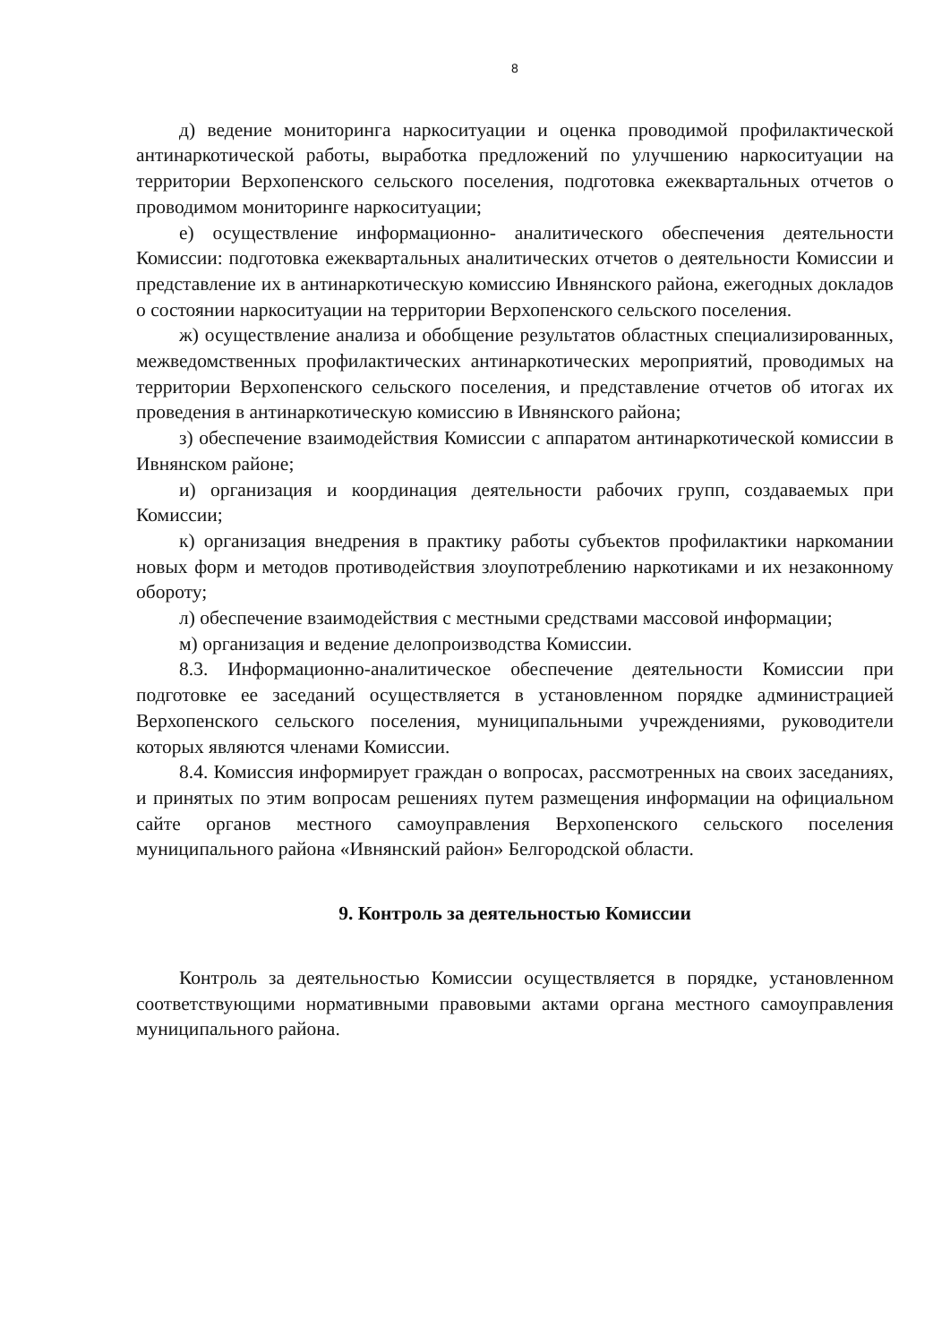8
д) ведение мониторинга наркоситуации и оценка проводимой профилактической антинаркотической работы, выработка предложений по улучшению наркоситуации на территории Верхопенского сельского поселения, подготовка ежеквартальных отчетов о проводимом мониторинге наркоситуации;
е) осуществление информационно- аналитического обеспечения деятельности Комиссии: подготовка ежеквартальных аналитических отчетов о деятельности Комиссии и представление их в антинаркотическую комиссию Ивнянского района, ежегодных докладов о состоянии наркоситуации на территории Верхопенского сельского поселения.
ж) осуществление анализа и обобщение результатов областных специализированных, межведомственных профилактических антинаркотических мероприятий, проводимых на территории Верхопенского сельского поселения, и представление отчетов об итогах их проведения в антинаркотическую комиссию в Ивнянского района;
з) обеспечение взаимодействия Комиссии с аппаратом антинаркотической комиссии в Ивнянском районе;
и) организация и координация деятельности рабочих групп, создаваемых при Комиссии;
к) организация внедрения в практику работы субъектов профилактики наркомании новых форм и методов противодействия злоупотреблению наркотиками и их незаконному обороту;
л) обеспечение взаимодействия с местными средствами массовой информации;
м) организация и ведение делопроизводства Комиссии.
8.3. Информационно-аналитическое обеспечение деятельности Комиссии при подготовке ее заседаний осуществляется в установленном порядке администрацией Верхопенского сельского поселения, муниципальными учреждениями, руководители которых являются членами Комиссии.
8.4. Комиссия информирует граждан о вопросах, рассмотренных на своих заседаниях, и принятых по этим вопросам решениях путем размещения информации на официальном сайте органов местного самоуправления Верхопенского сельского поселения муниципального района «Ивнянский район» Белгородской области.
9. Контроль за деятельностью Комиссии
Контроль за деятельностью Комиссии осуществляется в порядке, установленном соответствующими нормативными правовыми актами органа местного самоуправления муниципального района.